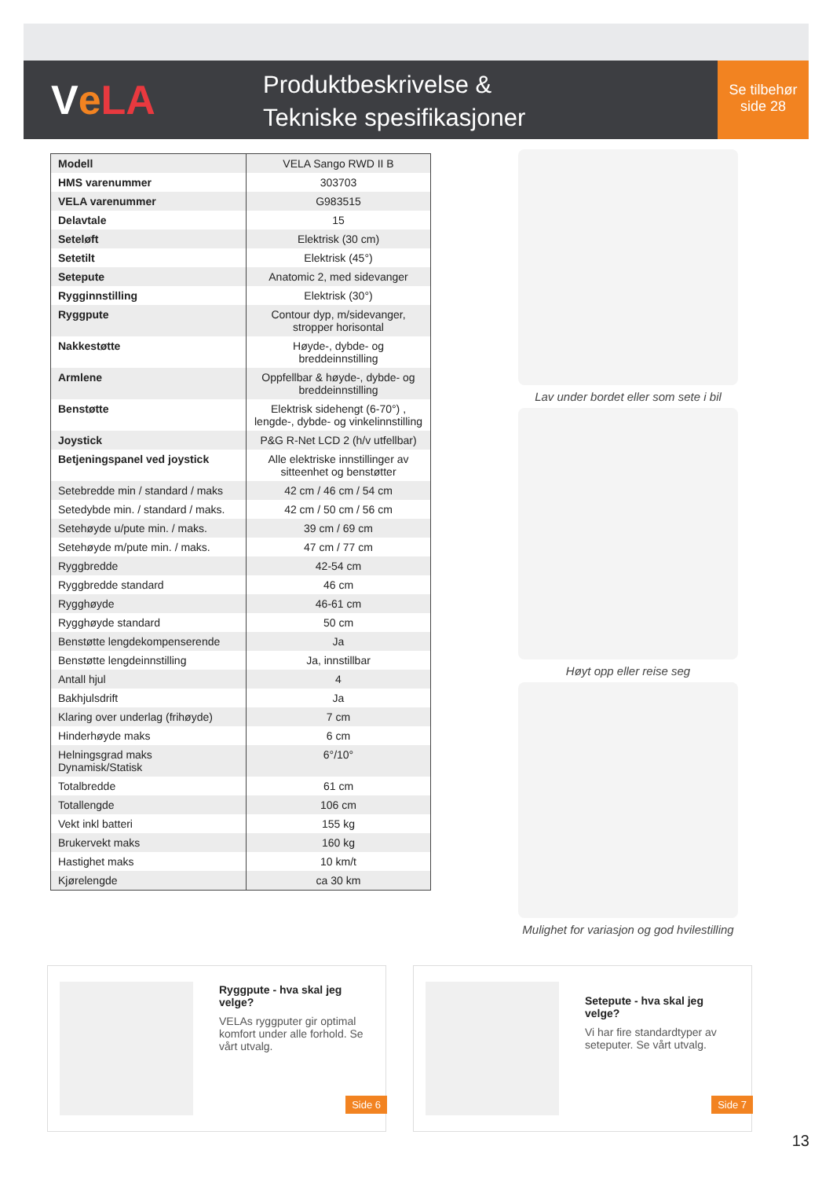V e LA
Produktbeskrivelse &
Tekniske spesifikasjoner
Se tilbehør
side 28
| Modell | VELA Sango RWD II B |
| HMS varenummer | 303703 |
| VELA varenummer | G983515 |
| Delavtale | 15 |
| Seteløft | Elektrisk (30 cm) |
| Setetilt | Elektrisk (45°) |
| Setepute | Anatomic 2, med sidevanger |
| Rygginnstilling | Elektrisk (30°) |
| Ryggpute | Contour dyp, m/sidevanger, stropper horisontal |
| Nakkestøtte | Høyde-, dybde- og breddeinnstilling |
| Armlene | Oppfellbar & høyde-, dybde- og breddeinnstilling |
| Benstøtte | Elektrisk sidehengt (6-70°) , lengde-, dybde- og vinkelinnstilling |
| Joystick | P&G R-Net LCD 2 (h/v utfellbar) |
| Betjeningspanel ved joystick | Alle elektriske innstillinger av sitteenhet og benstøtter |
| Setebredde min / standard / maks | 42 cm / 46 cm / 54 cm |
| Setedybde min. / standard / maks. | 42 cm / 50 cm / 56 cm |
| Setehøyde u/pute min. / maks. | 39 cm / 69 cm |
| Setehøyde m/pute min. / maks. | 47 cm / 77 cm |
| Ryggbredde | 42-54 cm |
| Ryggbredde standard | 46 cm |
| Rygghøyde | 46-61 cm |
| Rygghøyde standard | 50 cm |
| Benstøtte lengdekompenserende | Ja |
| Benstøtte lengdeinnstilling | Ja, innstillbar |
| Antall hjul | 4 |
| Bakhjulsdrift | Ja |
| Klaring over underlag (frihøyde) | 7 cm |
| Hinderhøyde maks | 6 cm |
| Helningsgrad maks Dynamisk/Statisk | 6°/10° |
| Totalbredde | 61 cm |
| Totallengde | 106 cm |
| Vekt inkl batteri | 155 kg |
| Brukervekt maks | 160 kg |
| Hastighet maks | 10 km/t |
| Kjørelengde | ca 30 km |
Lav under bordet eller som sete i bil
Høyt opp eller reise seg
Mulighet for variasjon og god hvilestilling
Ryggpute - hva skal jeg velge?
VELAs ryggputer gir optimal komfort under alle forhold. Se vårt utvalg.
Side 6
Setepute - hva skal jeg velge?
Vi har fire standardtyper av seteputer. Se vårt utvalg.
Side 7
13